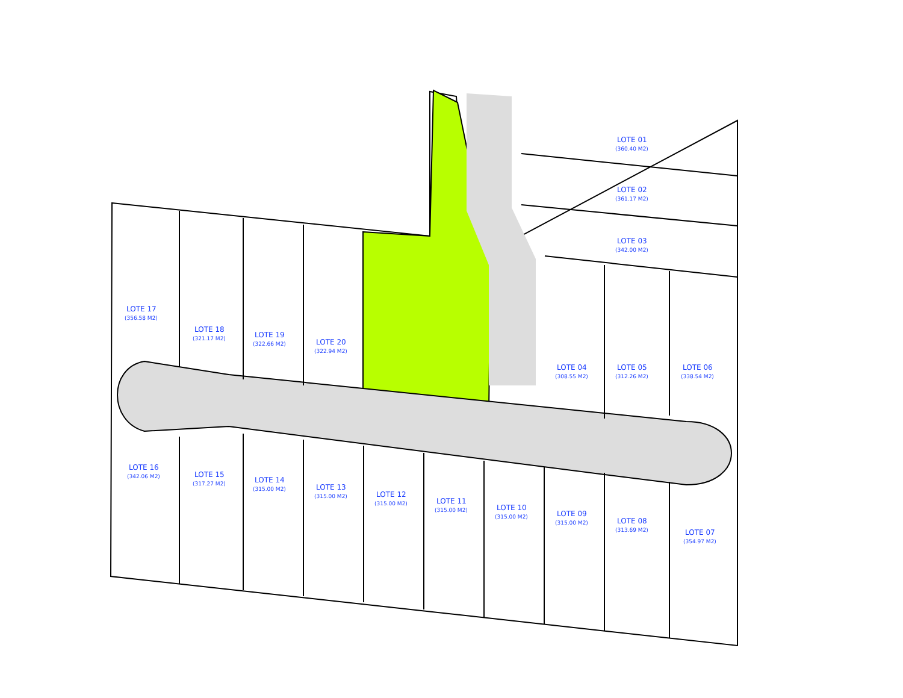LOTE 01
(360.40 M2)
LOTE 02
(361.17 M2)
LOTE 03
(342.00 M2)
LOTE 04
(308.55 M2)
LOTE 05
(312.26 M2)
LOTE 06
(338.54 M2)
LOTE 07
(354.97 M2)
LOTE 08
(313.69 M2)
LOTE 09
(315.00 M2)
LOTE 10
(315.00 M2)
LOTE 11
(315.00 M2)
LOTE 12
(315.00 M2)
LOTE 13
(315.00 M2)
LOTE 14
(315.00 M2)
LOTE 15
(317.27 M2)
LOTE 16
(342.06 M2)
LOTE 17
(356.58 M2)
LOTE 18
(321.17 M2)
LOTE 19
(322.66 M2)
LOTE 20
(322.94 M2)